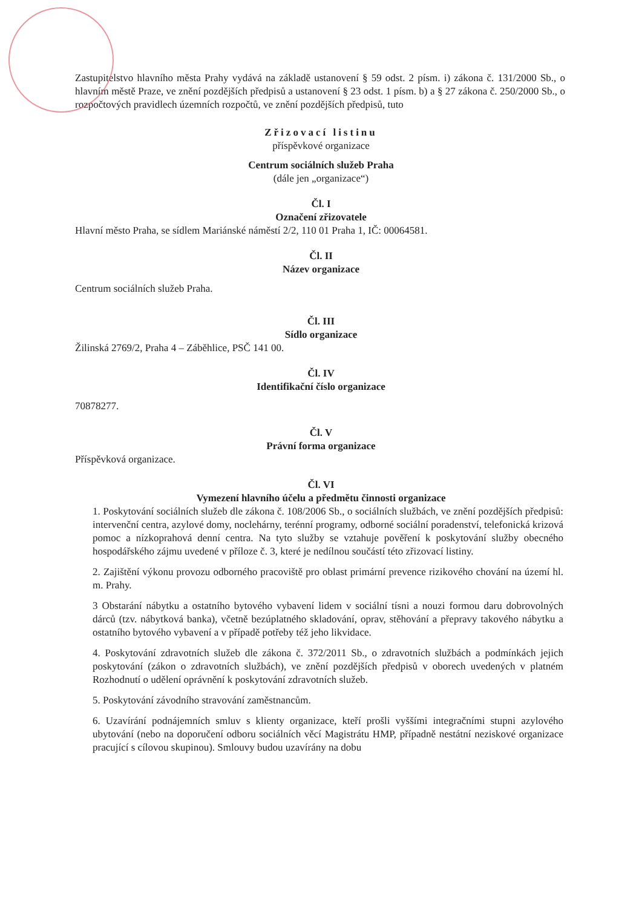Zastupitelstvo hlavního města Prahy vydává na základě ustanovení § 59 odst. 2 písm. i) zákona č. 131/2000 Sb., o hlavním městě Praze, ve znění pozdějších předpisů a ustanovení § 23 odst. 1 písm. b) a § 27 zákona č. 250/2000 Sb., o rozpočtových pravidlech územních rozpočtů, ve znění pozdějších předpisů, tuto
Zřizovací listinu
příspěvkové organizace
Centrum sociálních služeb Praha
(dále jen „organizace“)
Čl. I
Označení zřizovatele
Hlavní město Praha, se sídlem Mariánské náměstí 2/2, 110 01 Praha 1, IČ: 00064581.
Čl. II
Název organizace
Centrum sociálních služeb Praha.
Čl. III
Sídlo organizace
Žilinská 2769/2, Praha 4 – Záběhlice, PSČ 141 00.
Čl. IV
Identifikační číslo organizace
70878277.
Čl. V
Právní forma organizace
Příspěvková organizace.
Čl. VI
Vymezení hlavního účelu a předmětu činnosti organizace
1. Poskytování sociálních služeb dle zákona č. 108/2006 Sb., o sociálních službách, ve znění pozdějších předpisů: intervenční centra, azylové domy, noclehárny, terénní programy, odborné sociální poradenství, telefonická krizová pomoc a nízkoprahová denní centra. Na tyto služby se vztahuje pověření k poskytování služby obecného hospodářského zájmu uvedené v příloze č. 3, které je nedílnou součástí této zřizovací listiny.
2. Zajištění výkonu provozu odborného pracoviště pro oblast primární prevence rizikového chování na území hl. m. Prahy.
3 Obstarání nábytku a ostatního bytového vybavení lidem v sociální tísni a nouzi formou daru dobrovolných dárců (tzv. nábytková banka), včetně bezúplatného skladování, oprav, stěhování a přepravy takového nábytku a ostatního bytového vybavení a v případě potřeby též jeho likvidace.
4. Poskytování zdravotních služeb dle zákona č. 372/2011 Sb., o zdravotních službách a podmínkách jejich poskytování (zákon o zdravotních službách), ve znění pozdějších předpisů v oborech uvedených v platném Rozhodnutí o udělení oprávnění k poskytování zdravotních služeb.
5. Poskytování závodního stravování zaměstnancům.
6. Uzavírání podnájemních smluv s klienty organizace, kteří prošli vyššími integračními stupni azylového ubytování (nebo na doporučení odboru sociálních věcí Magistrátu HMP, případně nestátní neziskové organizace pracující s cílovou skupinou). Smlouvy budou uzavírány na dobu